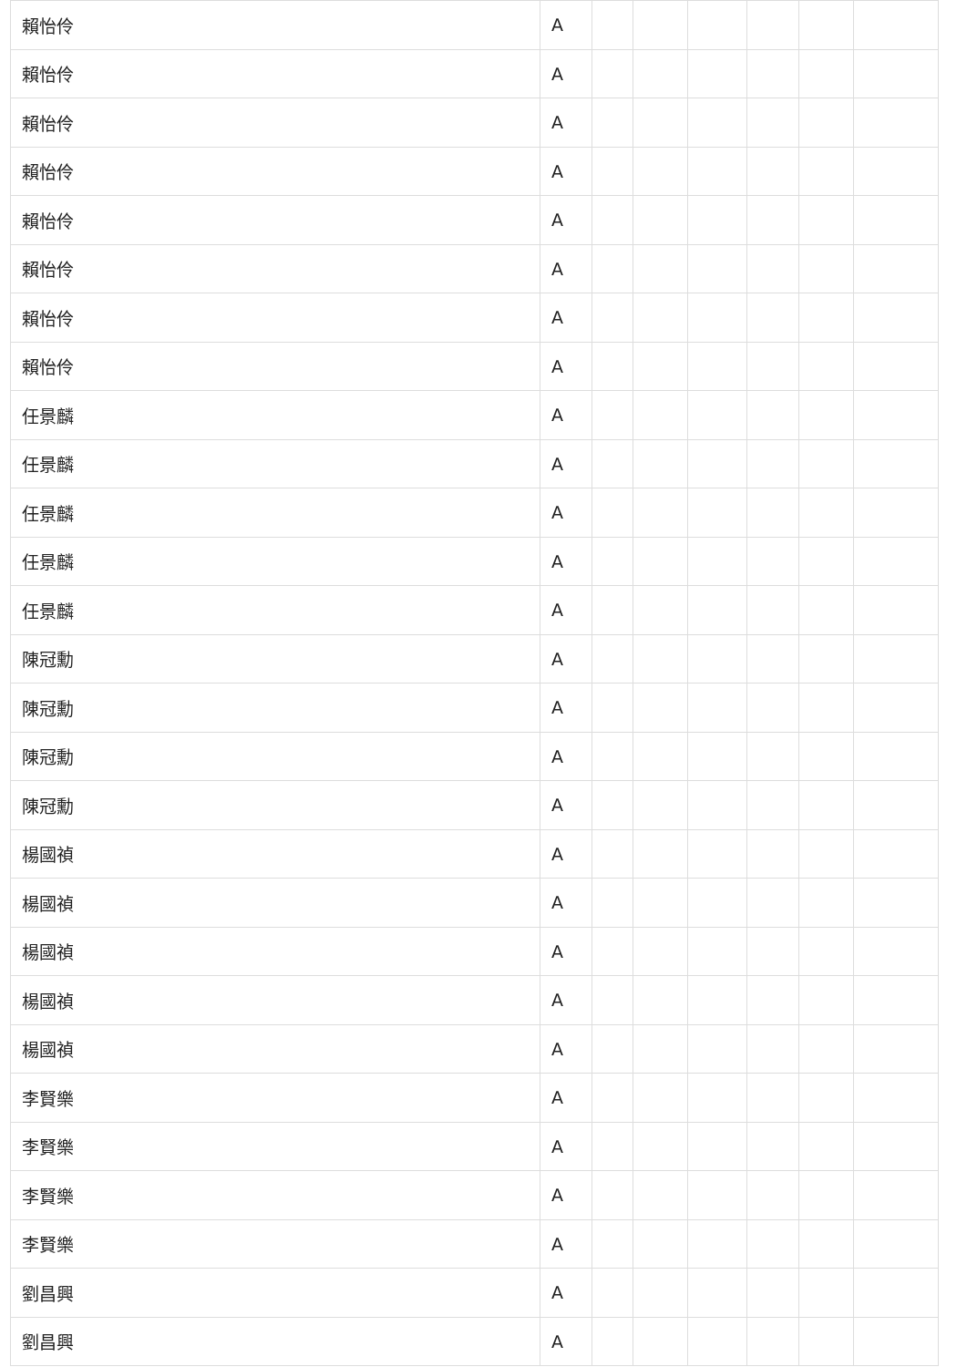| 賴怡伶 | A | | | | | | |
| 賴怡伶 | A | | | | | | |
| 賴怡伶 | A | | | | | | |
| 賴怡伶 | A | | | | | | |
| 賴怡伶 | A | | | | | | |
| 賴怡伶 | A | | | | | | |
| 賴怡伶 | A | | | | | | |
| 賴怡伶 | A | | | | | | |
| 任景麟 | A | | | | | | |
| 任景麟 | A | | | | | | |
| 任景麟 | A | | | | | | |
| 任景麟 | A | | | | | | |
| 任景麟 | A | | | | | | |
| 陳冠勳 | A | | | | | | |
| 陳冠勳 | A | | | | | | |
| 陳冠勳 | A | | | | | | |
| 陳冠勳 | A | | | | | | |
| 楊國禎 | A | | | | | | |
| 楊國禎 | A | | | | | | |
| 楊國禎 | A | | | | | | |
| 楊國禎 | A | | | | | | |
| 楊國禎 | A | | | | | | |
| 李賢樂 | A | | | | | | |
| 李賢樂 | A | | | | | | |
| 李賢樂 | A | | | | | | |
| 李賢樂 | A | | | | | | |
| 劉昌興 | A | | | | | | |
| 劉昌興 | A | | | | | | |